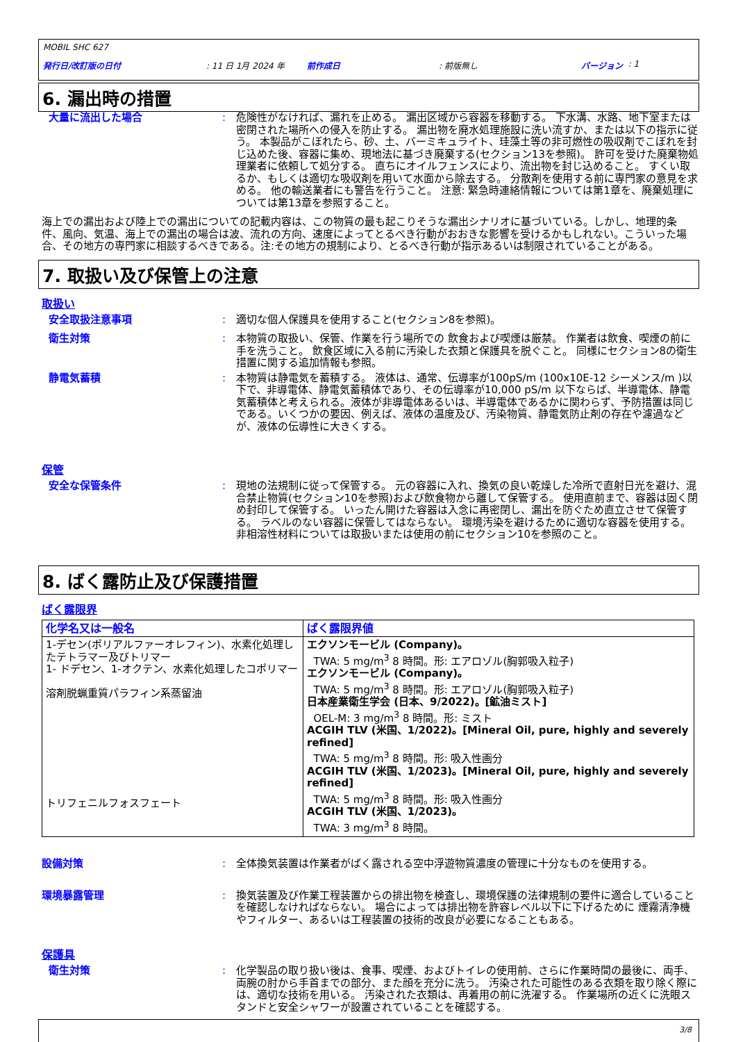MOBIL SHC 627
発行日/改訂版の日付: 11 日 1月 2024 年 前作成日: 前版無し バージョン : 1
6. 漏出時の措置
大量に流出した場合 : 危険性がなければ、漏れを止める。 漏出区域から容器を移動する。 下水溝、水路、地下室または密閉された場所への侵入を防止する。 漏出物を廃水処理施設に洗い流すか、または以下の指示に従う。 本製品がこぼれたら、砂、土、バーミキュライト、珪藻土等の非可燃性の吸収剤でこぼれを封じ込めた後、容器に集め、現地法に基づき廃棄する(セクション13を参照)。 許可を受けた廃棄物処理業者に依頼して処分する。 直ちにオイルフェンスにより、流出物を封じ込めること。 すくい取るか、もしくは適切な吸収剤を用いて水面から除去する。 分散剤を使用する前に専門家の意見を求める。 他の輸送業者にも警告を行うこと。 注意: 緊急時連絡情報については第1章を、廃棄処理については第13章を参照すること。
海上での漏出および陸上での漏出についての記載内容は、この物質の最も起こりそうな漏出シナリオに基づいている。しかし、地理的条件、風向、気温、海上での漏出の場合は波、流れの方向、速度によってとるべき行動がおおきな影響を受けるかもしれない。こういった場合、その地方の専門家に相談するべきである。注:その地方の規制により、とるべき行動が指示あるいは制限されていることがある。
7. 取扱い及び保管上の注意
取扱い
安全取扱注意事項 : 適切な個人保護具を使用すること(セクション8を参照)。
衛生対策 : 本物質の取扱い、保管、作業を行う場所での 飲食および喫煙は厳禁。 作業者は飲食、喫煙の前に手を洗うこと。 飲食区域に入る前に汚染した衣類と保護具を脱ぐこと。 同様にセクション8の衛生措置に関する追加情報も参照。
静電気蓄積 : 本物質は静電気を蓄積する。 液体は、通常、伝導率が100pS/m (100x10E-12 シーメンス/m )以下で、非導電体、静電気蓄積体であり、その伝導率が10,000 pS/m 以下ならば、半導電体、静電気蓄積体と考えられる。液体が非導電体あるいは、半導電体であるかに関わらず、予防措置は同じである。いくつかの要因、例えば、液体の温度及び、汚染物質、静電気防止剤の存在や濾過などが、液体の伝導性に大きくする。
保管
安全な保管条件 : 現地の法規制に従って保管する。 元の容器に入れ、換気の良い乾燥した冷所で直射日光を避け、混合禁止物質(セクション10を参照)および飲食物から離して保管する。 使用直前まで、容器は固く閉め封印して保管する。 いったん開けた容器は入念に再密閉し、漏出を防ぐため直立させて保管する。 ラベルのない容器に保管してはならない。 環境汚染を避けるために適切な容器を使用する。 非相溶性材料については取扱いまたは使用の前にセクション10を参照のこと。
8. ばく露防止及び保護措置
ばく露限界
| 化学名又は一般名 | ばく露限界値 |
| --- | --- |
| 1-デセン(ポリアルファーオレフィン)、水素化処理したテトラマー及びトリマー 1- ドデセン、1-オクテン、水素化処理したコポリマー 溶剤脱蝋重質パラフィン系蒸留油 トリフェニルフォスフェート | エクソンモービル (Company)。 TWA: 5 mg/m<sup>3</sup> 8 時間。形: エアロゾル(胸郭吸入粒子) エクソンモービル (Company)。 TWA: 5 mg/m<sup>3</sup> 8 時間。形: エアロゾル(胸郭吸入粒子) 日本産業衛生学会 (日本、9/2022)。[鉱油ミスト] OEL-M: 3 mg/m<sup>3</sup> 8 時間。形: ミスト ACGIH TLV (米国、1/2022)。[Mineral Oil, pure, highly and severely refined] TWA: 5 mg/m<sup>3</sup> 8 時間。形: 吸入性画分 ACGIH TLV (米国、1/2023)。[Mineral Oil, pure, highly and severely refined] TWA: 5 mg/m<sup>3</sup> 8 時間。形: 吸入性画分 ACGIH TLV (米国、1/2023)。 TWA: 3 mg/m<sup>3</sup> 8 時間。 |
設備対策 : 全体換気装置は作業者がばく露される空中浮遊物質濃度の管理に十分なものを使用する。
環境暴露管理 : 換気装置及び作業工程装置からの排出物を検査し、環境保護の法律規制の要件に適合していることを確認しなければならない。 場合によっては排出物を許容レベル以下に下げるために 煙霧清浄機やフィルター、あるいは工程装置の技術的改良が必要になることもある。
保護具
衛生対策 : 化学製品の取り扱い後は、食事、喫煙、およびトイレの使用前、さらに作業時間の最後に、両手、両腕の肘から手首までの部分、また顔を充分に洗う。 汚染された可能性のある衣類を取り除く際には、適切な技術を用いる。 汚染された衣類は、再着用の前に洗濯する。 作業場所の近くに洗眼スタンドと安全シャワーが設置されていることを確認する。
3/8